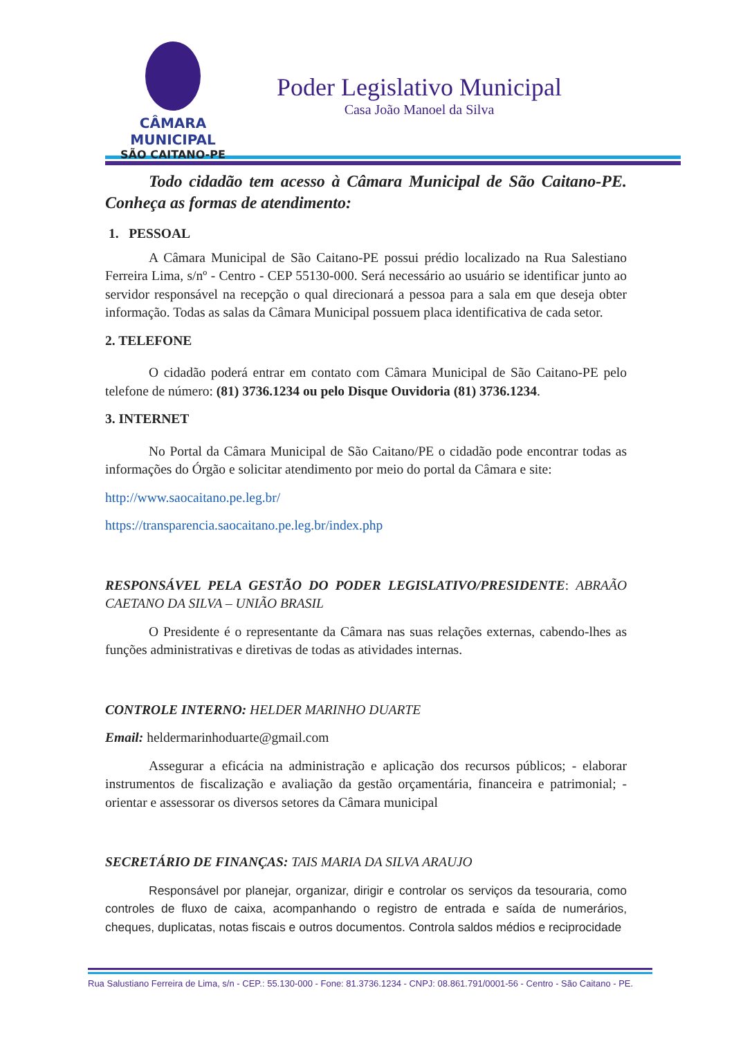CÂMARA MUNICIPAL
SÃO CAITANO-PE
Poder Legislativo Municipal
Casa João Manoel da Silva
Todo cidadão tem acesso à Câmara Municipal de São Caitano-PE. Conheça as formas de atendimento:
1. PESSOAL
A Câmara Municipal de São Caitano-PE possui prédio localizado na Rua Salestiano Ferreira Lima, s/nº - Centro - CEP 55130-000. Será necessário ao usuário se identificar junto ao servidor responsável na recepção o qual direcionará a pessoa para a sala em que deseja obter informação. Todas as salas da Câmara Municipal possuem placa identificativa de cada setor.
2. TELEFONE
O cidadão poderá entrar em contato com Câmara Municipal de São Caitano-PE pelo telefone de número: (81) 3736.1234 ou pelo Disque Ouvidoria (81) 3736.1234.
3. INTERNET
No Portal da Câmara Municipal de São Caitano/PE o cidadão pode encontrar todas as informações do Órgão e solicitar atendimento por meio do portal da Câmara e site:
http://www.saocaitano.pe.leg.br/
https://transparencia.saocaitano.pe.leg.br/index.php
RESPONSÁVEL PELA GESTÃO DO PODER LEGISLATIVO/PRESIDENTE: ABRAÃO CAETANO DA SILVA – UNIÃO BRASIL
O Presidente é o representante da Câmara nas suas relações externas, cabendo-lhes as funções administrativas e diretivas de todas as atividades internas.
CONTROLE INTERNO: HELDER MARINHO DUARTE
Email: heldermarinhoduarte@gmail.com
Assegurar a eficácia na administração e aplicação dos recursos públicos; - elaborar instrumentos de fiscalização e avaliação da gestão orçamentária, financeira e patrimonial; - orientar e assessorar os diversos setores da Câmara municipal
SECRETÁRIO DE FINANÇAS: TAIS MARIA DA SILVA ARAUJO
Responsável por planejar, organizar, dirigir e controlar os serviços da tesouraria, como controles de fluxo de caixa, acompanhando o registro de entrada e saída de numerários, cheques, duplicatas, notas fiscais e outros documentos. Controla saldos médios e reciprocidade
Rua Salustiano Ferreira de Lima, s/n - CEP.: 55.130-000 - Fone: 81.3736.1234 - CNPJ: 08.861.791/0001-56 - Centro - São Caitano - PE.